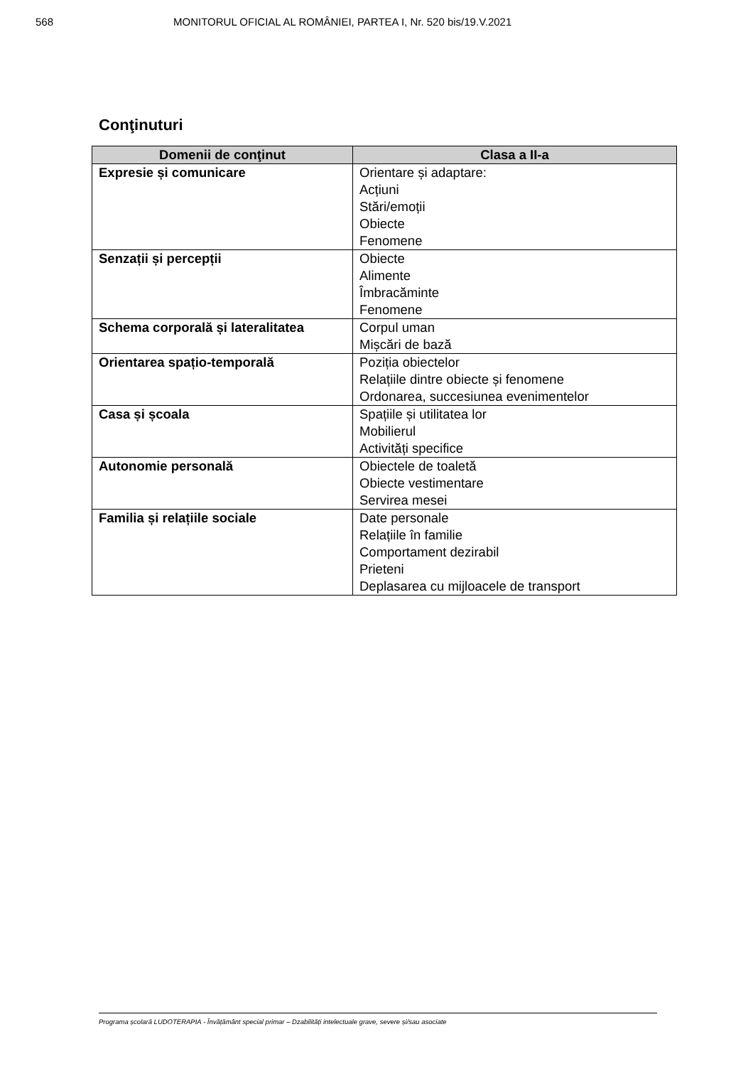568 MONITORUL OFICIAL AL ROMÂNIEI, PARTEA I, Nr. 520 bis/19.V.2021
Conţinuturi
| Domenii de conţinut | Clasa a II-a |
| --- | --- |
| Expresie și comunicare | Orientare și adaptare: Acțiuni Stări/emoții Obiecte Fenomene |
| Senzații și percepții | Obiecte Alimente Îmbracăminte Fenomene |
| Schema corporală și lateralitatea | Corpul uman Mișcări de bază |
| Orientarea spațio-temporală | Poziția obiectelor Relațiile dintre obiecte și fenomene Ordonarea, succesiunea evenimentelor |
| Casa și școala | Spațiile și utilitatea lor Mobilierul Activități specifice |
| Autonomie personală | Obiectele de toaletă Obiecte vestimentare Servirea mesei |
| Familia și relațiile sociale | Date personale Relațiile în familie Comportament dezirabil Prieteni Deplasarea cu mijloacele de transport |
Programa școlară LUDOTERAPIA - Învățământ special primar – Dzabilități intelectuale grave, severe și/sau asociate